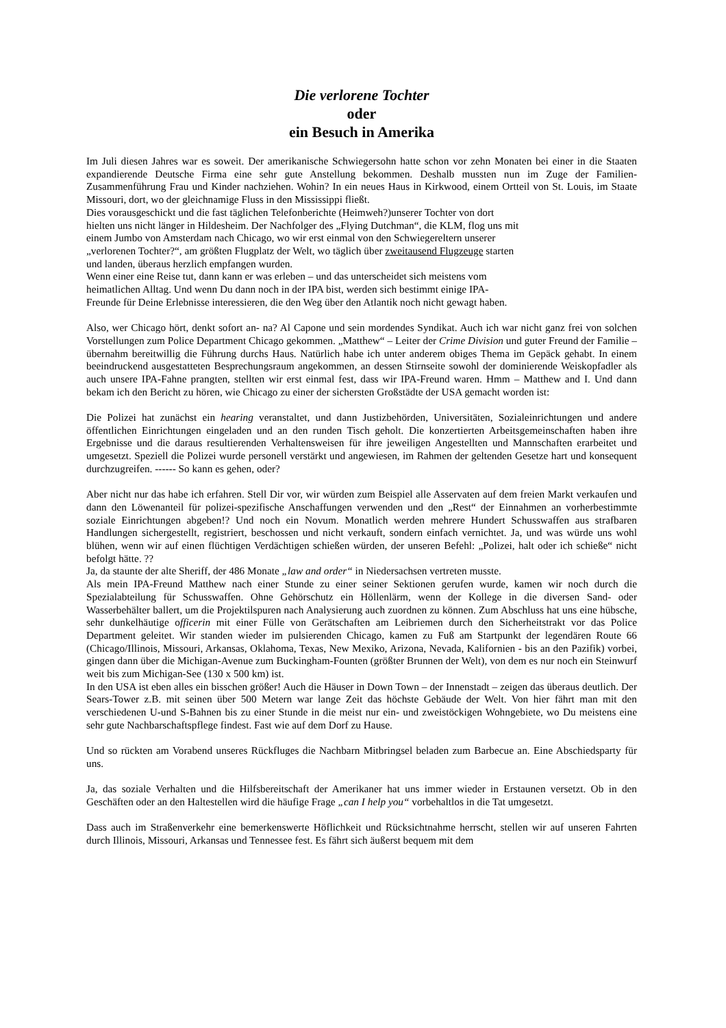Die verlorene Tochter
oder
ein Besuch in Amerika
Im Juli diesen Jahres war es soweit. Der amerikanische Schwiegersohn hatte schon vor zehn Monaten bei einer in die Staaten expandierende Deutsche Firma eine sehr gute Anstellung bekommen. Deshalb mussten nun im Zuge der Familien-Zusammenführung Frau und Kinder nachziehen. Wohin? In ein neues Haus in Kirkwood, einem Ortteil von St. Louis, im Staate Missouri, dort, wo der gleichnamige Fluss in den Mississippi fließt.
Dies vorausgeschickt und die fast täglichen Telefonberichte (Heimweh?)unserer Tochter von dort
hielten uns nicht länger in Hildesheim. Der Nachfolger des „Flying Dutchman“, die KLM, flog uns mit
einem Jumbo von Amsterdam nach Chicago, wo wir erst einmal von den Schwiegereltern unserer
„verlorenen Tochter?“, am größten Flugplatz der Welt, wo täglich über zweitausend Flugzeuge starten
und landen, überaus herzlich empfangen wurden.
Wenn einer eine Reise tut, dann kann er was erleben – und das unterscheidet sich meistens vom
heimatlichen Alltag. Und wenn Du dann noch in der IPA bist, werden sich bestimmt einige IPA-
Freunde für Deine Erlebnisse interessieren, die den Weg über den Atlantik noch nicht gewagt haben.
Also, wer Chicago hört, denkt sofort an- na? Al Capone und sein mordendes Syndikat. Auch ich war nicht ganz frei von solchen Vorstellungen zum Police Department Chicago gekommen. „Matthew“ – Leiter der Crime Division und guter Freund der Familie – übernahm bereitwillig die Führung durchs Haus. Natürlich habe ich unter anderem obiges Thema im Gepäck gehabt. In einem beeindruckend ausgestatteten Besprechungsraum angekommen, an dessen Stirnseite sowohl der dominierende Weiskopfadler als auch unsere IPA-Fahne prangten, stellten wir erst einmal fest, dass wir IPA-Freund waren. Hmm – Matthew and I. Und dann bekam ich den Bericht zu hören, wie Chicago zu einer der sichersten Großstädte der USA gemacht worden ist:
Die Polizei hat zunächst ein hearing veranstaltet, und dann Justizbehörden, Universitäten, Sozialeinrichtungen und andere öffentlichen Einrichtungen eingeladen und an den runden Tisch geholt. Die konzertierten Arbeitsgemeinschaften haben ihre Ergebnisse und die daraus resultierenden Verhaltensweisen für ihre jeweiligen Angestellten und Mannschaften erarbeitet und umgesetzt. Speziell die Polizei wurde personell verstärkt und angewiesen, im Rahmen der geltenden Gesetze hart und konsequent durchzugreifen. ------ So kann es gehen, oder?
Aber nicht nur das habe ich erfahren. Stell Dir vor, wir würden zum Beispiel alle Asservaten auf dem freien Markt verkaufen und dann den Löwenanteil für polizei-spezifische Anschaffungen verwenden und den „Rest“ der Einnahmen an vorherbestimmte soziale Einrichtungen abgeben!? Und noch ein Novum. Monatlich werden mehrere Hundert Schusswaffen aus strafbaren Handlungen sichergestellt, registriert, beschossen und nicht verkauft, sondern einfach vernichtet. Ja, und was würde uns wohl blühen, wenn wir auf einen flüchtigen Verdächtigen schießen würden, der unseren Befehl: „Polizei, halt oder ich schieße“ nicht befolgt hätte. ??
Ja, da staunte der alte Sheriff, der 486 Monate „law and order“ in Niedersachsen vertreten musste.
Als mein IPA-Freund Matthew nach einer Stunde zu einer seiner Sektionen gerufen wurde, kamen wir noch durch die Spezialabteilung für Schusswaffen. Ohne Gehörschutz ein Höllenlärm, wenn der Kollege in die diversen Sand- oder Wasserbehälter ballert, um die Projektilspuren nach Analysierung auch zuordnen zu können. Zum Abschluss hat uns eine hübsche, sehr dunkelhäutige officerin mit einer Fülle von Gerätschaften am Leibriemen durch den Sicherheitstrakt vor das Police Department geleitet. Wir standen wieder im pulsierenden Chicago, kamen zu Fuß am Startpunkt der legendären Route 66 (Chicago/Illinois, Missouri, Arkansas, Oklahoma, Texas, New Mexiko, Arizona, Nevada, Kalifornien - bis an den Pazifik) vorbei, gingen dann über die Michigan-Avenue zum Buckingham-Founten (größter Brunnen der Welt), von dem es nur noch ein Steinwurf weit bis zum Michigan-See (130 x 500 km) ist.
In den USA ist eben alles ein bisschen größer! Auch die Häuser in Down Town – der Innenstadt – zeigen das überaus deutlich. Der Sears-Tower z.B. mit seinen über 500 Metern war lange Zeit das höchste Gebäude der Welt. Von hier fährt man mit den verschiedenen U-und S-Bahnen bis zu einer Stunde in die meist nur ein- und zweistöckigen Wohngebiete, wo Du meistens eine sehr gute Nachbarschaftspflege findest. Fast wie auf dem Dorf zu Hause.
Und so rückten am Vorabend unseres Rückfluges die Nachbarn Mitbringsel beladen zum Barbecue an. Eine Abschiedsparty für uns.
Ja, das soziale Verhalten und die Hilfsbereitschaft der Amerikaner hat uns immer wieder in Erstaunen versetzt. Ob in den Geschäften oder an den Haltestellen wird die häufige Frage „can I help you“ vorbehaltlos in die Tat umgesetzt.
Dass auch im Straßenverkehr eine bemerkenswerte Höflichkeit und Rücksichtnahme herrscht, stellen wir auf unseren Fahrten durch Illinois, Missouri, Arkansas und Tennessee fest. Es fährt sich äußerst bequem mit dem